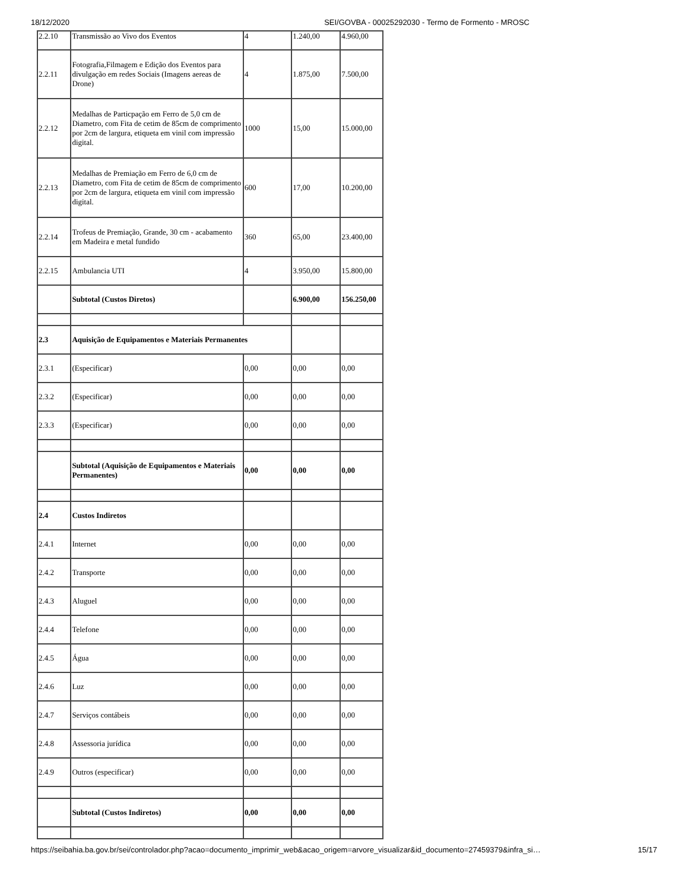18/12/2020 SEI/GOVBA - 00025292030 - Termo de Formento - MROSC
| 2.2.10 | Transmissão ao Vivo dos Eventos | 4 | 1.240,00 | 4.960,00 |
| 2.2.11 | Fotografia,Filmagem e Edição dos Eventos para divulgação em redes Sociais (Imagens aereas de Drone) | 4 | 1.875,00 | 7.500,00 |
| 2.2.12 | Medalhas de Particpação em Ferro de 5,0 cm de Diametro, com Fita de cetim de 85cm de comprimento por 2cm de largura, etiqueta em vinil com impressão digital. | 1000 | 15,00 | 15.000,00 |
| 2.2.13 | Medalhas de Premiação em Ferro de 6,0 cm de Diametro, com Fita de cetim de 85cm de comprimento por 2cm de largura, etiqueta em vinil com impressão digital. | 600 | 17,00 | 10.200,00 |
| 2.2.14 | Trofeus de Premiação, Grande, 30 cm - acabamento em Madeira e metal fundido | 360 | 65,00 | 23.400,00 |
| 2.2.15 | Ambulancia UTI | 4 | 3.950,00 | 15.800,00 |
| | Subtotal (Custos Diretos) | | 6.900,00 | 156.250,00 |
| 2.3 | Aquisição de Equipamentos e Materiais Permanentes | | | |
| 2.3.1 | (Especificar) | 0,00 | 0,00 | 0,00 |
| 2.3.2 | (Especificar) | 0,00 | 0,00 | 0,00 |
| 2.3.3 | (Especificar) | 0,00 | 0,00 | 0,00 |
| | Subtotal (Aquisição de Equipamentos e Materiais Permanentes) | 0,00 | 0,00 | 0,00 |
| 2.4 | Custos Indiretos | | | |
| 2.4.1 | Internet | 0,00 | 0,00 | 0,00 |
| 2.4.2 | Transporte | 0,00 | 0,00 | 0,00 |
| 2.4.3 | Aluguel | 0,00 | 0,00 | 0,00 |
| 2.4.4 | Telefone | 0,00 | 0,00 | 0,00 |
| 2.4.5 | Água | 0,00 | 0,00 | 0,00 |
| 2.4.6 | Luz | 0,00 | 0,00 | 0,00 |
| 2.4.7 | Serviços contábeis | 0,00 | 0,00 | 0,00 |
| 2.4.8 | Assessoria jurídica | 0,00 | 0,00 | 0,00 |
| 2.4.9 | Outros (especificar) | 0,00 | 0,00 | 0,00 |
| | Subtotal (Custos Indiretos) | 0,00 | 0,00 | 0,00 |
https://seibahia.ba.gov.br/sei/controlador.php?acao=documento_imprimir_web&acao_origem=arvore_visualizar&id_documento=27459379&infra_si… 15/17